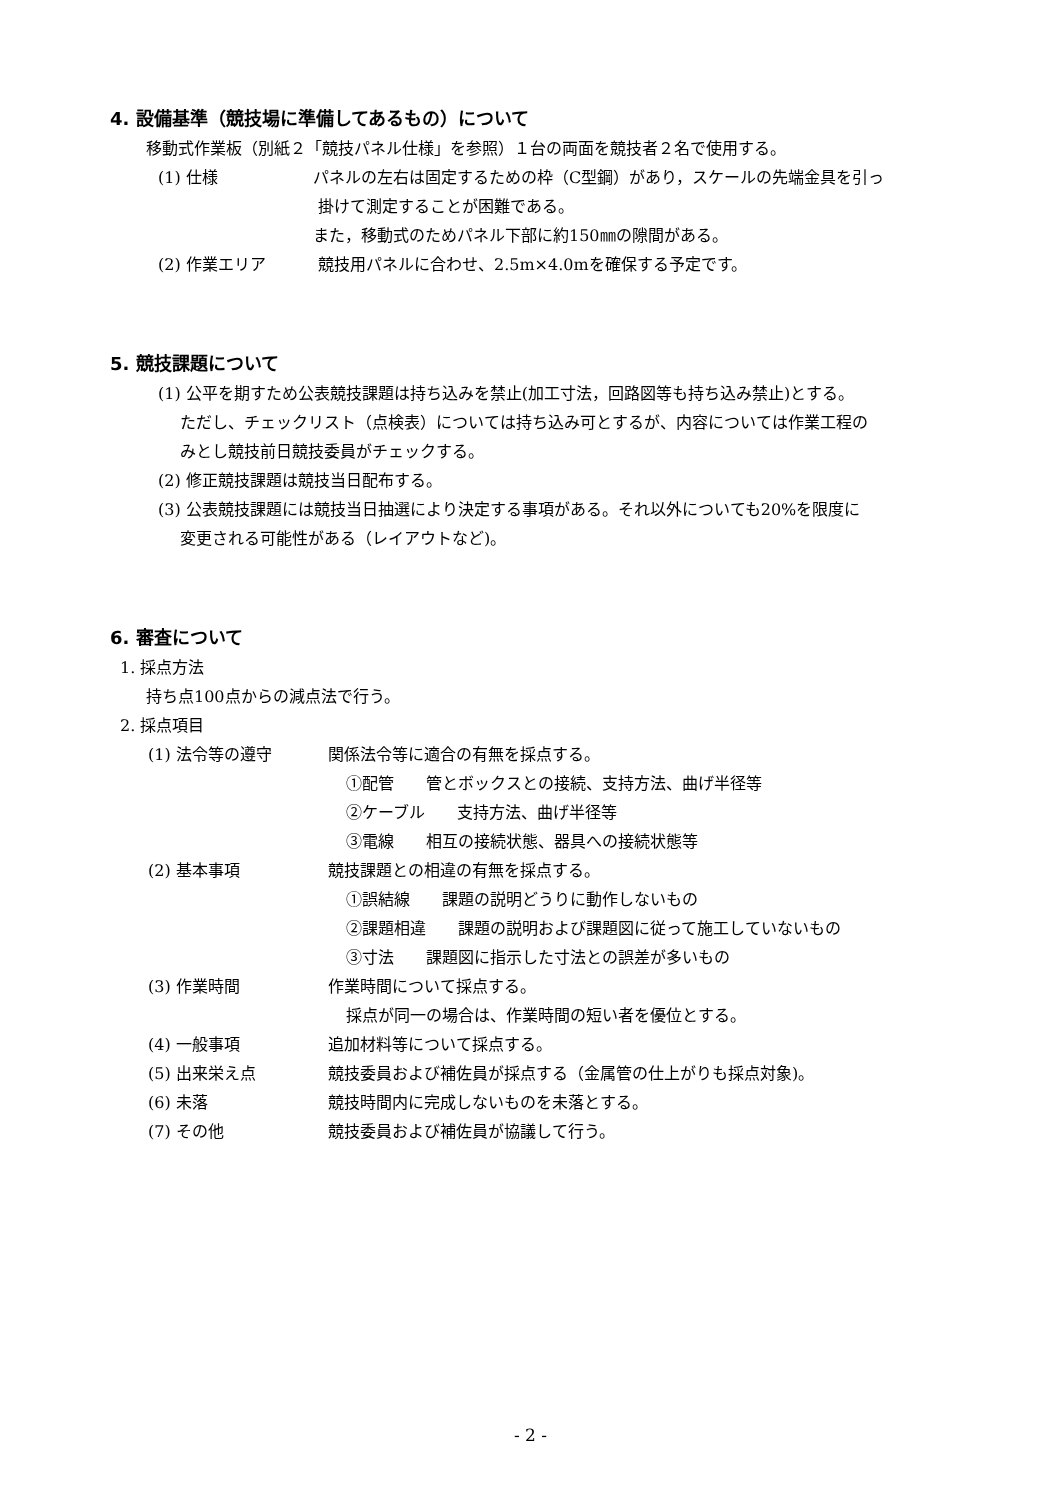4. 設備基準（競技場に準備してあるもの）について
移動式作業板（別紙２「競技パネル仕様」を参照）１台の両面を競技者２名で使用する。
(1) 仕様 パネルの左右は固定するための枠（C型鋼）があり，スケールの先端金具を引っ
掛けて測定することが困難である。
また，移動式のためパネル下部に約150㎜の隙間がある。
(2) 作業エリア 競技用パネルに合わせ、2.5m×4.0mを確保する予定です。
5. 競技課題について
(1) 公平を期すため公表競技課題は持ち込みを禁止(加工寸法，回路図等も持ち込み禁止)とする。
ただし、チェックリスト（点検表）については持ち込み可とするが、内容については作業工程の
みとし競技前日競技委員がチェックする。
(2) 修正競技課題は競技当日配布する。
(3) 公表競技課題には競技当日抽選により決定する事項がある。それ以外についても20%を限度に
変更される可能性がある（レイアウトなど)。
6. 審査について
1. 採点方法
持ち点100点からの減点法で行う。
2. 採点項目
(1) 法令等の遵守 関係法令等に適合の有無を採点する。
①配管　　管とボックスとの接続、支持方法、曲げ半径等
②ケーブル　　支持方法、曲げ半径等
③電線　　相互の接続状態、器具への接続状態等
(2) 基本事項 競技課題との相違の有無を採点する。
①誤結線　　課題の説明どうりに動作しないもの
②課題相違　　課題の説明および課題図に従って施工していないもの
③寸法　　課題図に指示した寸法との誤差が多いもの
(3) 作業時間 作業時間について採点する。
採点が同一の場合は、作業時間の短い者を優位とする。
(4) 一般事項 追加材料等について採点する。
(5) 出来栄え点 競技委員および補佐員が採点する（金属管の仕上がりも採点対象)。
(6) 未落 競技時間内に完成しないものを未落とする。
(7) その他 競技委員および補佐員が協議して行う。
- 2 -